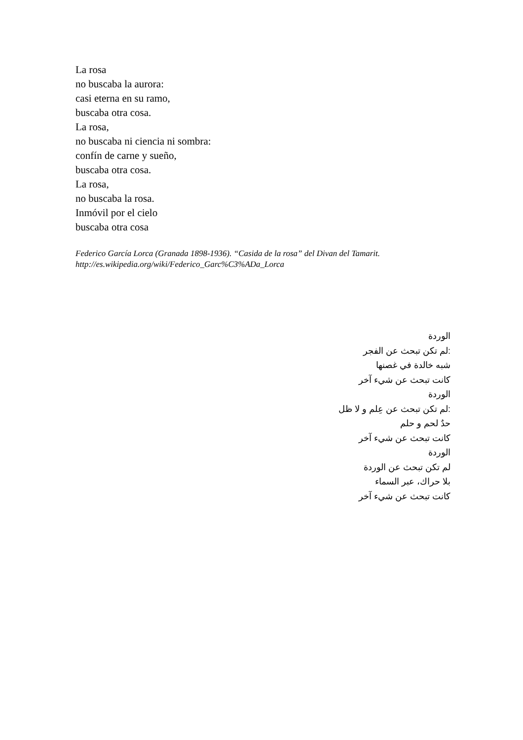La rosa
no buscaba la aurora:
casi eterna en su ramo,
buscaba otra cosa.
La rosa,
no buscaba ni ciencia ni sombra:
confín de carne y sueño,
buscaba otra cosa.
La rosa,
no buscaba la rosa.
Inmóvil por el cielo
buscaba otra cosa
Federico García Lorca (Granada 1898-1936). “Casida de la rosa” del Divan del Tamarit. http://es.wikipedia.org/wiki/Federico_Garc%C3%ADa_Lorca
الوردة
:لم تكن تبحث عن الفجر
شبه خالدة في غصنها
كانت تبحث عن شيء آخر
الوردة
:لم تكن تبحث عن عِلم و لا ظل
حدٌ لحم و حلم
كانت تبحث عن شيء آخر
الوردة
لم تكن تبحث عن الوردة
بلا حراك، عبر السماء
كانت تبحث عن شيء آخر